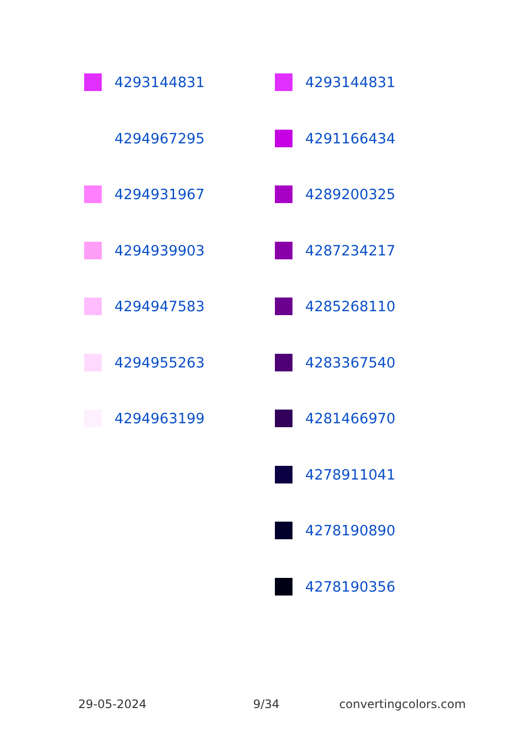4293144831
4294967295
4294931967
4294939903
4294947583
4294955263
4294963199
4293144831
4291166434
4289200325
4287234217
4285268110
4283367540
4281466970
4278911041
4278190890
4278190356
29-05-2024 9/34 convertingcolors.com